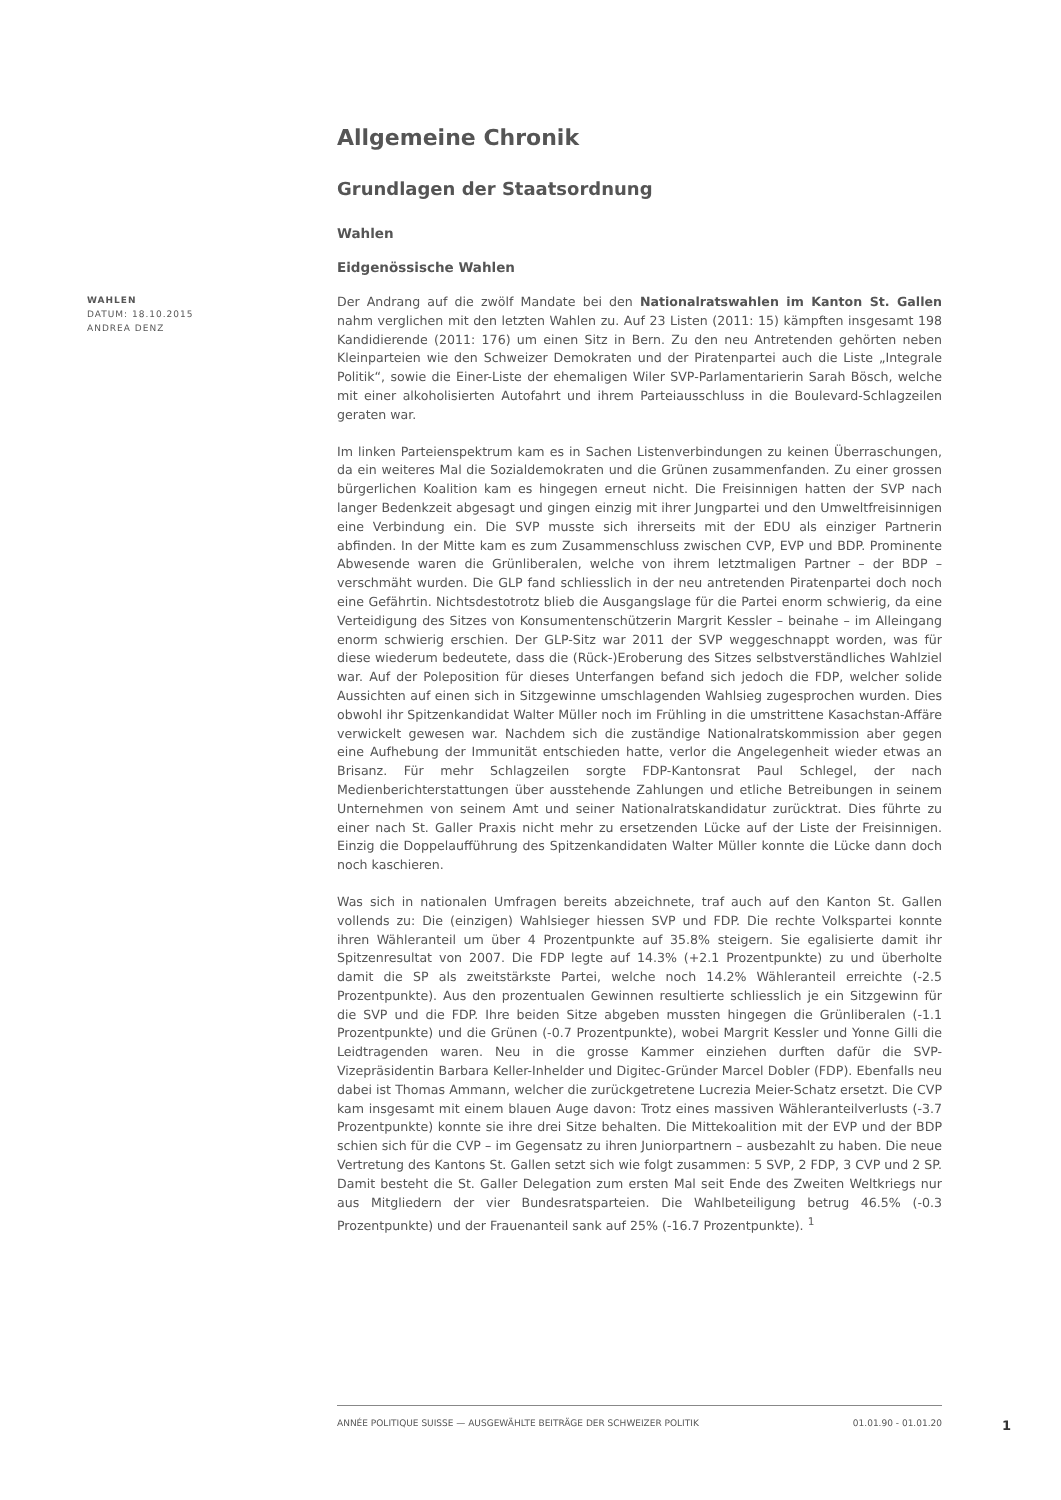Allgemeine Chronik
Grundlagen der Staatsordnung
Wahlen
Eidgenössische Wahlen
WAHLEN
DATUM: 18.10.2015
ANDREA DENZ
Der Andrang auf die zwölf Mandate bei den Nationalratswahlen im Kanton St. Gallen nahm verglichen mit den letzten Wahlen zu. Auf 23 Listen (2011: 15) kämpften insgesamt 198 Kandidierende (2011: 176) um einen Sitz in Bern. Zu den neu Antretenden gehörten neben Kleinparteien wie den Schweizer Demokraten und der Piratenpartei auch die Liste „Integrale Politik“, sowie die Einer-Liste der ehemaligen Wiler SVP-Parlamentarierin Sarah Bösch, welche mit einer alkoholisierten Autofahrt und ihrem Parteiausschluss in die Boulevard-Schlagzeilen geraten war.
Im linken Parteienspektrum kam es in Sachen Listenverbindungen zu keinen Überraschungen, da ein weiteres Mal die Sozialdemokraten und die Grünen zusammenfanden. Zu einer grossen bürgerlichen Koalition kam es hingegen erneut nicht. Die Freisinnigen hatten der SVP nach langer Bedenkzeit abgesagt und gingen einzig mit ihrer Jungpartei und den Umweltfreisinnigen eine Verbindung ein. Die SVP musste sich ihrerseits mit der EDU als einziger Partnerin abfinden. In der Mitte kam es zum Zusammenschluss zwischen CVP, EVP und BDP. Prominente Abwesende waren die Grünliberalen, welche von ihrem letztmaligen Partner – der BDP – verschmäht wurden. Die GLP fand schliesslich in der neu antretenden Piratenpartei doch noch eine Gefährtin. Nichtsdestotrotz blieb die Ausgangslage für die Partei enorm schwierig, da eine Verteidigung des Sitzes von Konsumentenschützerin Margrit Kessler – beinahe – im Alleingang enorm schwierig erschien. Der GLP-Sitz war 2011 der SVP weggeschnappt worden, was für diese wiederum bedeutete, dass die (Rück-)Eroberung des Sitzes selbstverständliches Wahlziel war. Auf der Poleposition für dieses Unterfangen befand sich jedoch die FDP, welcher solide Aussichten auf einen sich in Sitzgewinne umschlagenden Wahlsieg zugesprochen wurden. Dies obwohl ihr Spitzenkandidat Walter Müller noch im Frühling in die umstrittene Kasachstan-Affäre verwickelt gewesen war. Nachdem sich die zuständige Nationalratskommission aber gegen eine Aufhebung der Immunität entschieden hatte, verlor die Angelegenheit wieder etwas an Brisanz. Für mehr Schlagzeilen sorgte FDP-Kantonsrat Paul Schlegel, der nach Medienberichterstattungen über ausstehende Zahlungen und etliche Betreibungen in seinem Unternehmen von seinem Amt und seiner Nationalratskandidatur zurücktrat. Dies führte zu einer nach St. Galler Praxis nicht mehr zu ersetzenden Lücke auf der Liste der Freisinnigen. Einzig die Doppelaufführung des Spitzenkandidaten Walter Müller konnte die Lücke dann doch noch kaschieren.
Was sich in nationalen Umfragen bereits abzeichnete, traf auch auf den Kanton St. Gallen vollends zu: Die (einzigen) Wahlsieger hiessen SVP und FDP. Die rechte Volkspartei konnte ihren Wähleranteil um über 4 Prozentpunkte auf 35.8% steigern. Sie egalisierte damit ihr Spitzenresultat von 2007. Die FDP legte auf 14.3% (+2.1 Prozentpunkte) zu und überholte damit die SP als zweitstärkste Partei, welche noch 14.2% Wähleranteil erreichte (-2.5 Prozentpunkte). Aus den prozentualen Gewinnen resultierte schliesslich je ein Sitzgewinn für die SVP und die FDP. Ihre beiden Sitze abgeben mussten hingegen die Grünliberalen (-1.1 Prozentpunkte) und die Grünen (-0.7 Prozentpunkte), wobei Margrit Kessler und Yonne Gilli die Leidtragenden waren. Neu in die grosse Kammer einziehen durften dafür die SVP-Vizepräsidentin Barbara Keller-Inhelder und Digitec-Gründer Marcel Dobler (FDP). Ebenfalls neu dabei ist Thomas Ammann, welcher die zurückgetretene Lucrezia Meier-Schatz ersetzt. Die CVP kam insgesamt mit einem blauen Auge davon: Trotz eines massiven Wähleranteilverlusts (-3.7 Prozentpunkte) konnte sie ihre drei Sitze behalten. Die Mittekoalition mit der EVP und der BDP schien sich für die CVP – im Gegensatz zu ihren Juniorpartnern – ausbezahlt zu haben. Die neue Vertretung des Kantons St. Gallen setzt sich wie folgt zusammen: 5 SVP, 2 FDP, 3 CVP und 2 SP. Damit besteht die St. Galler Delegation zum ersten Mal seit Ende des Zweiten Weltkriegs nur aus Mitgliedern der vier Bundesratsparteien. Die Wahlbeteiligung betrug 46.5% (-0.3 Prozentpunkte) und der Frauenanteil sank auf 25% (-16.7 Prozentpunkte). <sup>1</sup>
ANNÉE POLITIQUE SUISSE — AUSGEWÄHLTE BEITRÄGE DER SCHWEIZER POLITIK 01.01.90 - 01.01.20
1